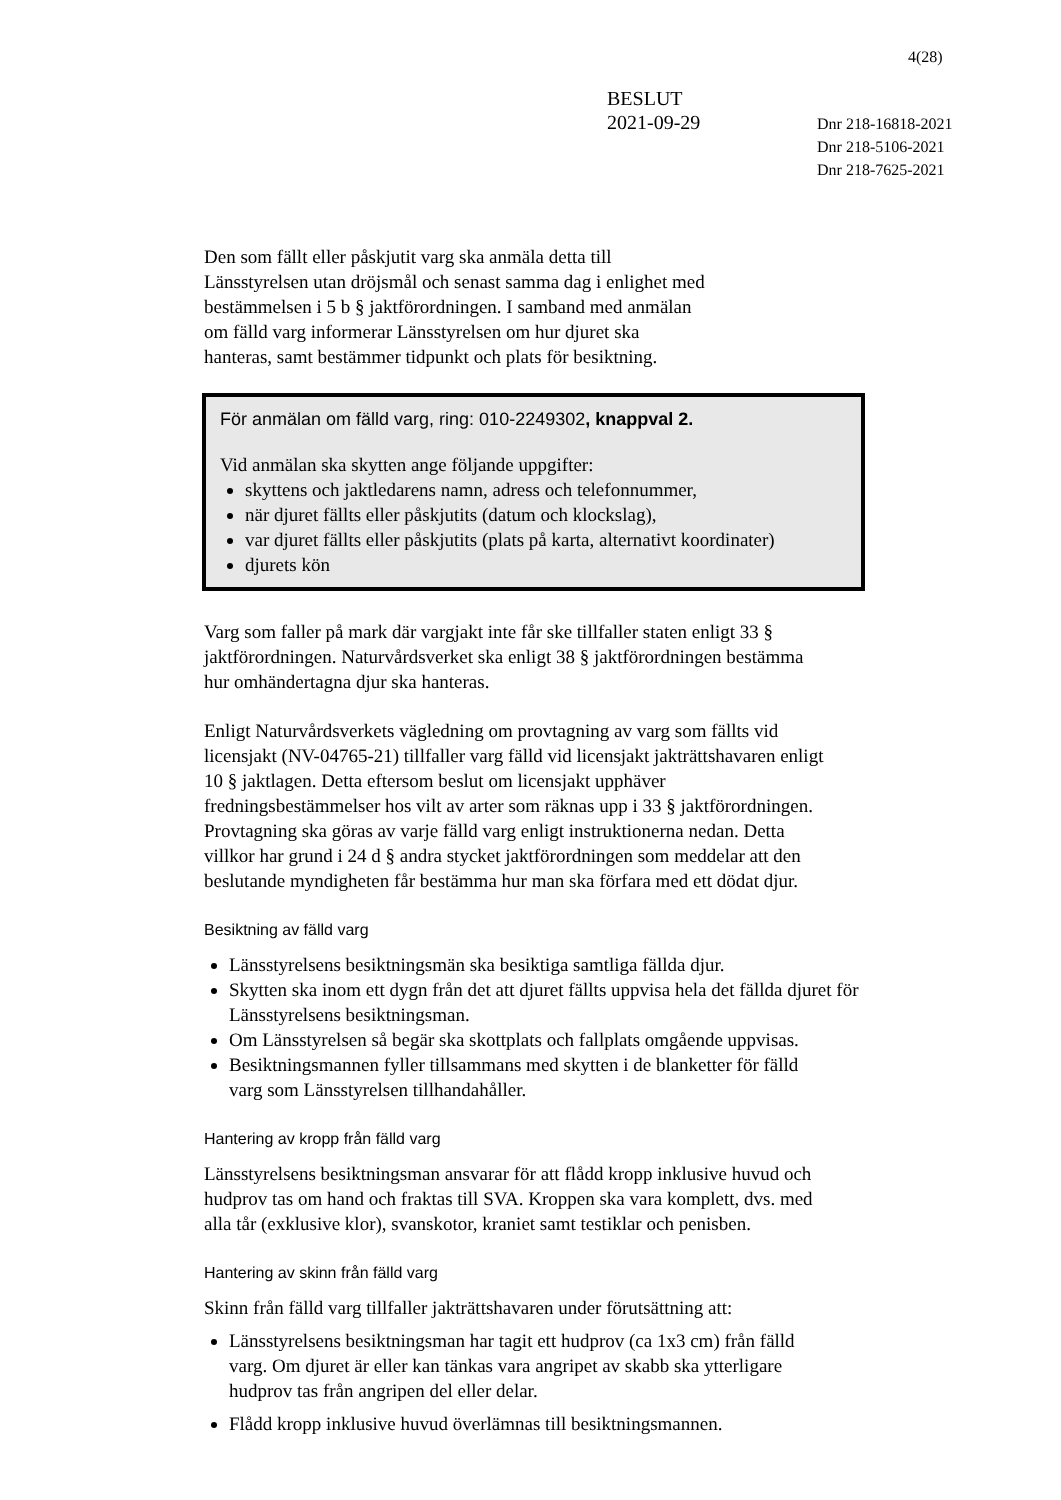4(28)
BESLUT
2021-09-29
Dnr 218-16818-2021
Dnr 218-5106-2021
Dnr 218-7625-2021
Den som fällt eller påskjutit varg ska anmäla detta till
Länsstyrelsen utan dröjsmål och senast samma dag i enlighet med
bestämmelsen i 5 b § jaktförordningen. I samband med anmälan
om fälld varg informerar Länsstyrelsen om hur djuret ska
hanteras, samt bestämmer tidpunkt och plats för besiktning.
För anmälan om fälld varg, ring: 010-2249302, knappval 2.
Vid anmälan ska skytten ange följande uppgifter:
skyttens och jaktledarens namn, adress och telefonnummer,
när djuret fällts eller påskjutits (datum och klockslag),
var djuret fällts eller påskjutits (plats på karta, alternativt koordinater)
djurets kön
Varg som faller på mark där vargjakt inte får ske tillfaller staten enligt 33 §
jaktförordningen. Naturvårdsverket ska enligt 38 § jaktförordningen bestämma
hur omhändertagna djur ska hanteras.
Enligt Naturvårdsverkets vägledning om provtagning av varg som fällts vid
licensjakt (NV-04765-21) tillfaller varg fälld vid licensjakt jakträttshavaren enligt
10 § jaktlagen. Detta eftersom beslut om licensjakt upphäver
fredningsbestämmelser hos vilt av arter som räknas upp i 33 § jaktförordningen.
Provtagning ska göras av varje fälld varg enligt instruktionerna nedan. Detta
villkor har grund i 24 d § andra stycket jaktförordningen som meddelar att den
beslutande myndigheten får bestämma hur man ska förfara med ett dödat djur.
Besiktning av fälld varg
Länsstyrelsens besiktningsmän ska besiktiga samtliga fällda djur.
Skytten ska inom ett dygn från det att djuret fällts uppvisa hela det fällda djuret för Länsstyrelsens besiktningsman.
Om Länsstyrelsen så begär ska skottplats och fallplats omgående uppvisas.
Besiktningsmannen fyller tillsammans med skytten i de blanketter för fälld
varg som Länsstyrelsen tillhandahåller.
Hantering av kropp från fälld varg
Länsstyrelsens besiktningsman ansvarar för att flådd kropp inklusive huvud och
hudprov tas om hand och fraktas till SVA. Kroppen ska vara komplett, dvs. med
alla tår (exklusive klor), svanskotor, kraniet samt testiklar och penisben.
Hantering av skinn från fälld varg
Skinn från fälld varg tillfaller jakträttshavaren under förutsättning att:
Länsstyrelsens besiktningsman har tagit ett hudprov (ca 1x3 cm) från fälld
varg. Om djuret är eller kan tänkas vara angripet av skabb ska ytterligare
hudprov tas från angripen del eller delar.
Flådd kropp inklusive huvud överlämnas till besiktningsmannen.